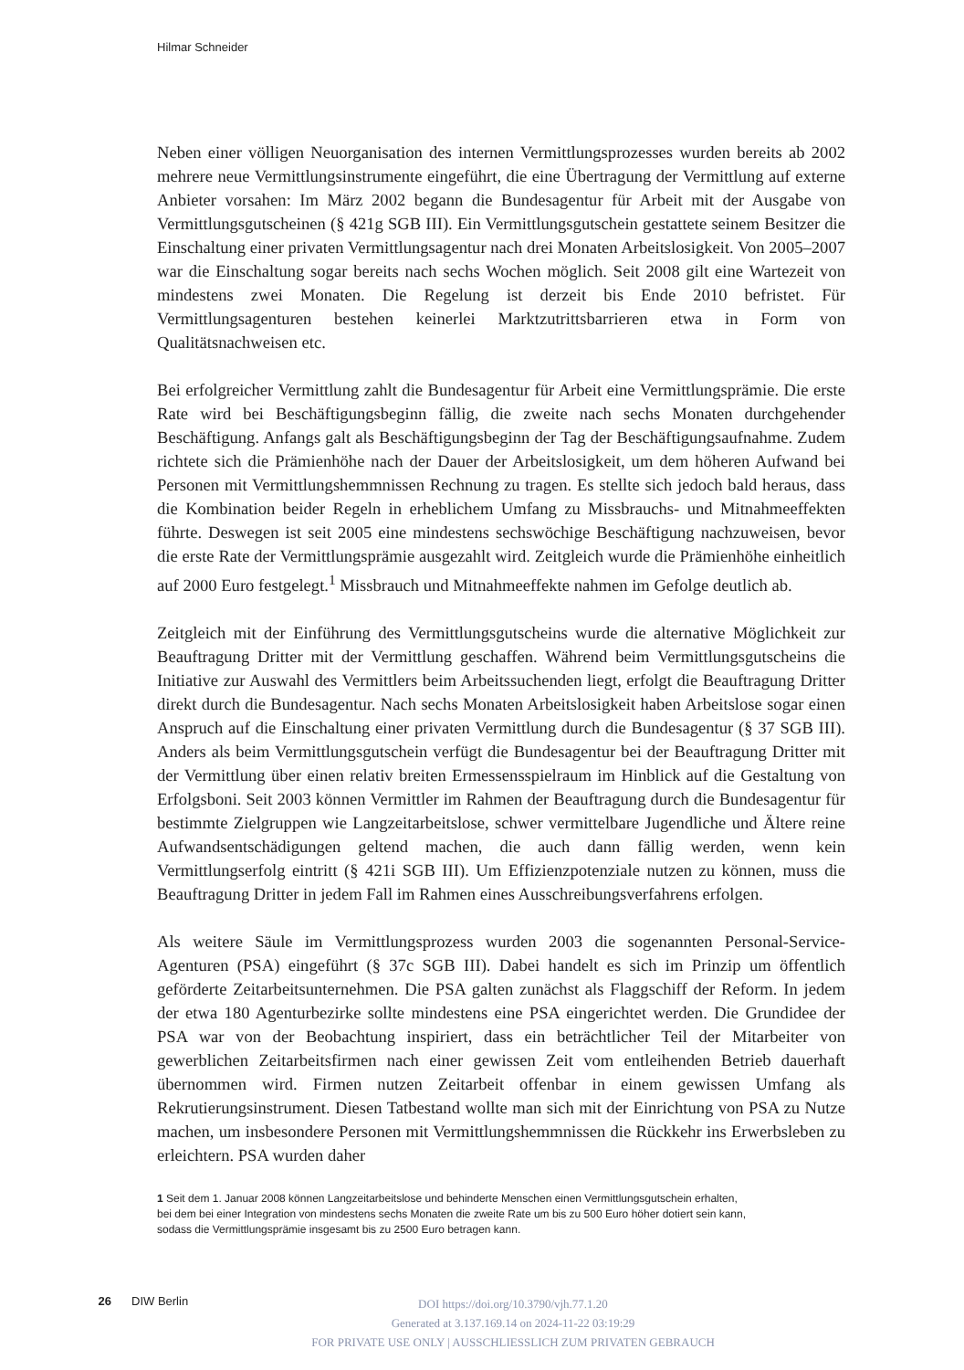Hilmar Schneider
Neben einer völligen Neuorganisation des internen Vermittlungsprozesses wurden bereits ab 2002 mehrere neue Vermittlungsinstrumente eingeführt, die eine Übertragung der Vermittlung auf externe Anbieter vorsahen: Im März 2002 begann die Bundesagentur für Arbeit mit der Ausgabe von Vermittlungsgutscheinen (§ 421g SGB III). Ein Vermittlungsgutschein gestattete seinem Besitzer die Einschaltung einer privaten Vermittlungsagentur nach drei Monaten Arbeitslosigkeit. Von 2005–2007 war die Einschaltung sogar bereits nach sechs Wochen möglich. Seit 2008 gilt eine Wartezeit von mindestens zwei Monaten. Die Regelung ist derzeit bis Ende 2010 befristet. Für Vermittlungsagenturen bestehen keinerlei Marktzutrittsbarrieren etwa in Form von Qualitätsnachweisen etc.
Bei erfolgreicher Vermittlung zahlt die Bundesagentur für Arbeit eine Vermittlungsprämie. Die erste Rate wird bei Beschäftigungsbeginn fällig, die zweite nach sechs Monaten durchgehender Beschäftigung. Anfangs galt als Beschäftigungsbeginn der Tag der Beschäftigungsaufnahme. Zudem richtete sich die Prämienhöhe nach der Dauer der Arbeitslosigkeit, um dem höheren Aufwand bei Personen mit Vermittlungshemmnissen Rechnung zu tragen. Es stellte sich jedoch bald heraus, dass die Kombination beider Regeln in erheblichem Umfang zu Missbrauchs- und Mitnahmeeffekten führte. Deswegen ist seit 2005 eine mindestens sechswöchige Beschäftigung nachzuweisen, bevor die erste Rate der Vermittlungsprämie ausgezahlt wird. Zeitgleich wurde die Prämienhöhe einheitlich auf 2000 Euro festgelegt.<sup>1</sup> Missbrauch und Mitnahmeeffekte nahmen im Gefolge deutlich ab.
Zeitgleich mit der Einführung des Vermittlungsgutscheins wurde die alternative Möglichkeit zur Beauftragung Dritter mit der Vermittlung geschaffen. Während beim Vermittlungsgutscheins die Initiative zur Auswahl des Vermittlers beim Arbeitssuchenden liegt, erfolgt die Beauftragung Dritter direkt durch die Bundesagentur. Nach sechs Monaten Arbeitslosigkeit haben Arbeitslose sogar einen Anspruch auf die Einschaltung einer privaten Vermittlung durch die Bundesagentur (§ 37 SGB III). Anders als beim Vermittlungsgutschein verfügt die Bundesagentur bei der Beauftragung Dritter mit der Vermittlung über einen relativ breiten Ermessensspielraum im Hinblick auf die Gestaltung von Erfolgsboni. Seit 2003 können Vermittler im Rahmen der Beauftragung durch die Bundesagentur für bestimmte Zielgruppen wie Langzeitarbeitslose, schwer vermittelbare Jugendliche und Ältere reine Aufwandsentschädigungen geltend machen, die auch dann fällig werden, wenn kein Vermittlungserfolg eintritt (§ 421i SGB III). Um Effizienzpotenziale nutzen zu können, muss die Beauftragung Dritter in jedem Fall im Rahmen eines Ausschreibungsverfahrens erfolgen.
Als weitere Säule im Vermittlungsprozess wurden 2003 die sogenannten Personal-Service-Agenturen (PSA) eingeführt (§ 37c SGB III). Dabei handelt es sich im Prinzip um öffentlich geförderte Zeitarbeitsunternehmen. Die PSA galten zunächst als Flaggschiff der Reform. In jedem der etwa 180 Agenturbezirke sollte mindestens eine PSA eingerichtet werden. Die Grundidee der PSA war von der Beobachtung inspiriert, dass ein beträchtlicher Teil der Mitarbeiter von gewerblichen Zeitarbeitsfirmen nach einer gewissen Zeit vom entleihenden Betrieb dauerhaft übernommen wird. Firmen nutzen Zeitarbeit offenbar in einem gewissen Umfang als Rekrutierungsinstrument. Diesen Tatbestand wollte man sich mit der Einrichtung von PSA zu Nutze machen, um insbesondere Personen mit Vermittlungshemmnissen die Rückkehr ins Erwerbsleben zu erleichtern. PSA wurden daher
1 Seit dem 1. Januar 2008 können Langzeitarbeitslose und behinderte Menschen einen Vermittlungsgutschein erhalten, bei dem bei einer Integration von mindestens sechs Monaten die zweite Rate um bis zu 500 Euro höher dotiert sein kann, sodass die Vermittlungsprämie insgesamt bis zu 2500 Euro betragen kann.
26 DIW Berlin
DOI https://doi.org/10.3790/vjh.77.1.20
Generated at 3.137.169.14 on 2024-11-22 03:19:29
FOR PRIVATE USE ONLY | AUSSCHLIESSLICH ZUM PRIVATEN GEBRAUCH